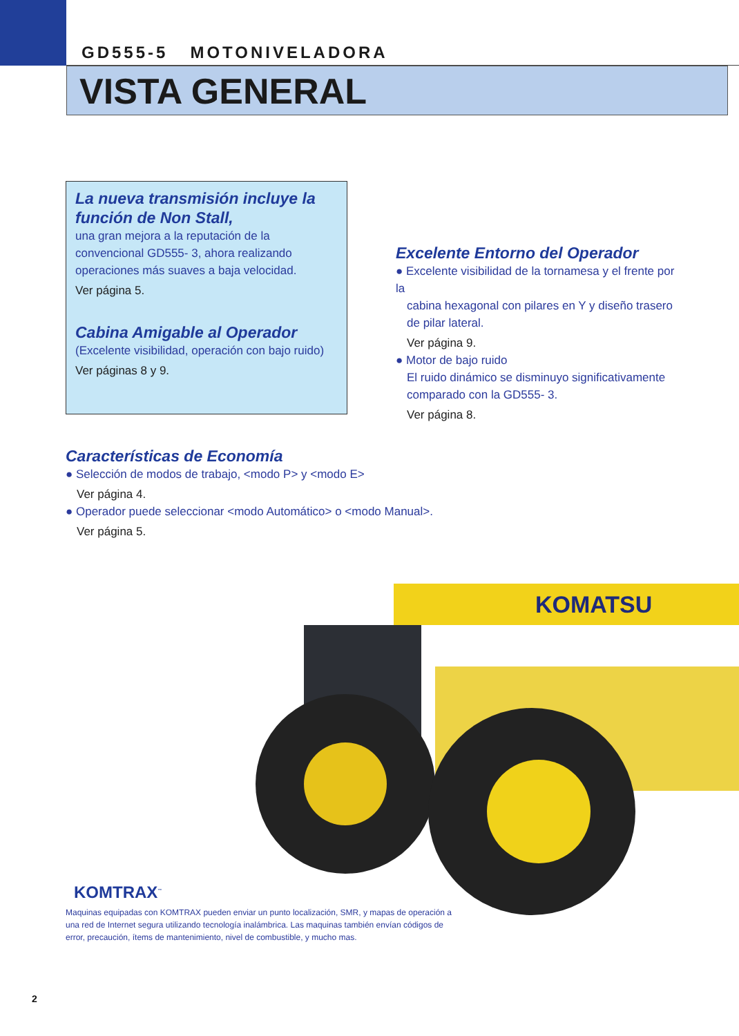GD555-5 MOTONIVELADORA
VISTA GENERAL
La nueva transmisión incluye la función de Non Stall,
una gran mejora a la reputación de la convencional GD555- 3, ahora realizando operaciones más suaves a baja velocidad.
Ver página 5.
Cabina Amigable al Operador
(Excelente visibilidad, operación con bajo ruido)
Ver páginas 8 y 9.
Excelente Entorno del Operador
● Excelente visibilidad de la tornamesa y el frente por la
cabina hexagonal con pilares en Y y diseño trasero de pilar lateral.
Ver página 9.
● Motor de bajo ruido
El ruido dinámico se disminuyo significativamente comparado con la GD555- 3.
Ver página 8.
Características de Economía
● Selección de modos de trabajo, <modo P> y <modo E>
Ver página 4.
● Operador puede seleccionar <modo Automático> o <modo Manual>.
Ver página 5.
KOMATSU
KOMTRAX<sup>™</sup>
Maquinas equipadas con KOMTRAX pueden enviar un punto localización, SMR, y mapas de operación a una red de Internet segura utilizando tecnología inalámbrica. Las maquinas también envían códigos de error, precaución, ítems de mantenimiento, nivel de combustible, y mucho mas.
2